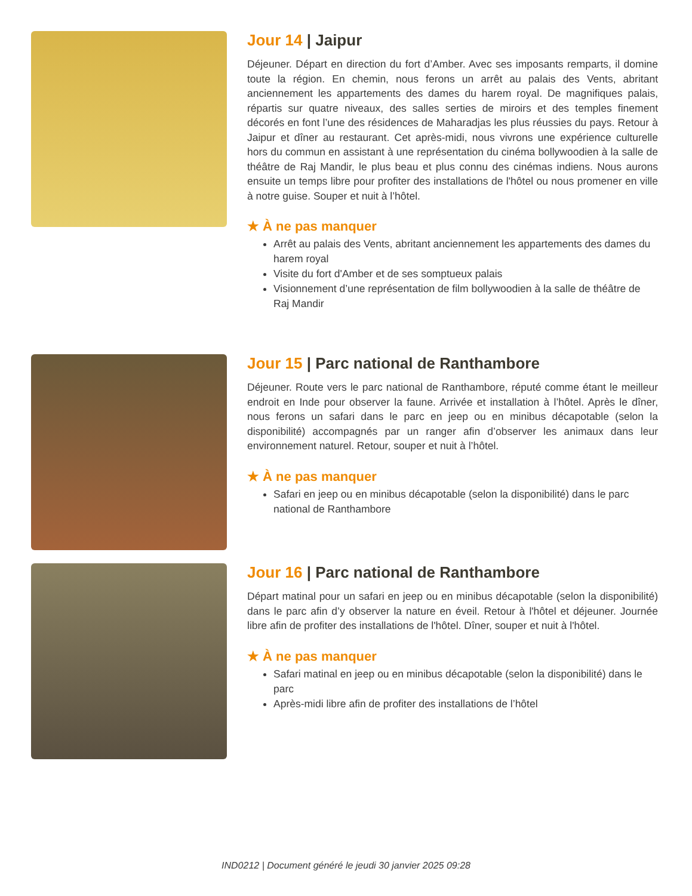Jour 14 | Jaipur
Déjeuner. Départ en direction du fort d’Amber. Avec ses imposants remparts, il domine toute la région. En chemin, nous ferons un arrêt au palais des Vents, abritant anciennement les appartements des dames du harem royal. De magnifiques palais, répartis sur quatre niveaux, des salles serties de miroirs et des temples finement décorés en font l’une des résidences de Maharadjas les plus réussies du pays. Retour à Jaipur et dîner au restaurant. Cet après-midi, nous vivrons une expérience culturelle hors du commun en assistant à une représentation du cinéma bollywoodien à la salle de théâtre de Raj Mandir, le plus beau et plus connu des cinémas indiens. Nous aurons ensuite un temps libre pour profiter des installations de l'hôtel ou nous promener en ville à notre guise. Souper et nuit à l’hôtel.
★ À ne pas manquer
Arrêt au palais des Vents, abritant anciennement les appartements des dames du harem royal
Visite du fort d'Amber et de ses somptueux palais
Visionnement d’une représentation de film bollywoodien à la salle de théâtre de Raj Mandir
Jour 15 | Parc national de Ranthambore
Déjeuner. Route vers le parc national de Ranthambore, réputé comme étant le meilleur endroit en Inde pour observer la faune. Arrivée et installation à l’hôtel. Après le dîner, nous ferons un safari dans le parc en jeep ou en minibus décapotable (selon la disponibilité) accompagnés par un ranger afin d’observer les animaux dans leur environnement naturel. Retour, souper et nuit à l’hôtel.
★ À ne pas manquer
Safari en jeep ou en minibus décapotable (selon la disponibilité) dans le parc national de Ranthambore
Jour 16 | Parc national de Ranthambore
Départ matinal pour un safari en jeep ou en minibus décapotable (selon la disponibilité) dans le parc afin d’y observer la nature en éveil. Retour à l'hôtel et déjeuner. Journée libre afin de profiter des installations de l'hôtel. Dîner, souper et nuit à l'hôtel.
★ À ne pas manquer
Safari matinal en jeep ou en minibus décapotable (selon la disponibilité) dans le parc
Après-midi libre afin de profiter des installations de l’hôtel
IND0212 | Document généré le jeudi 30 janvier 2025 09:28